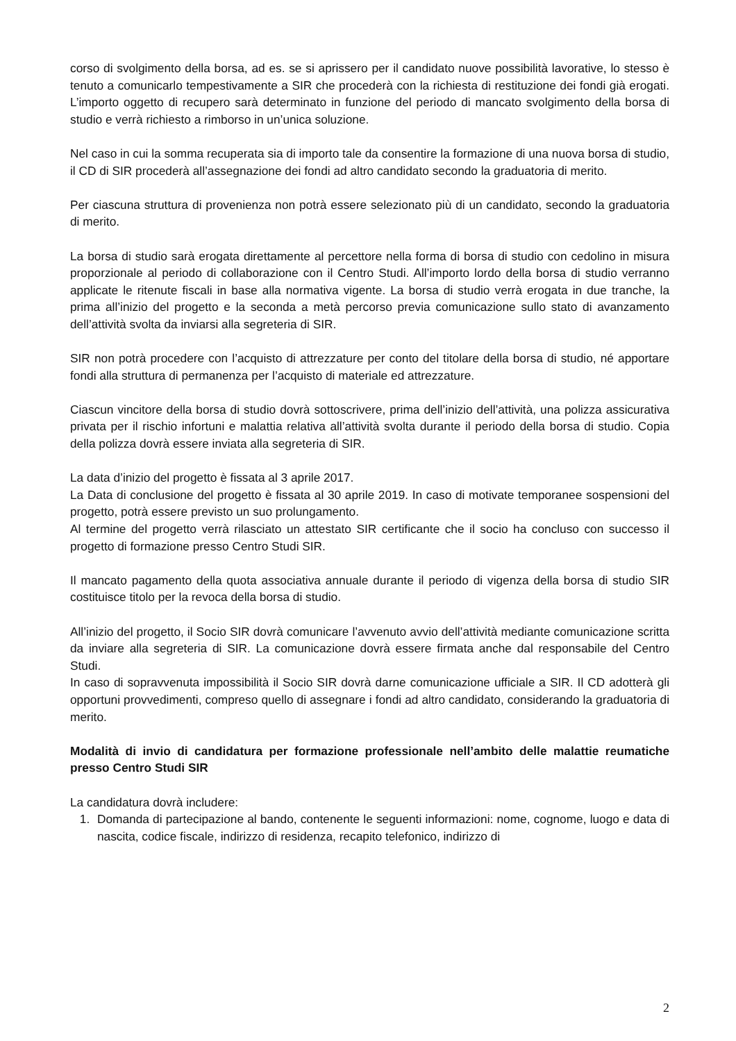corso di svolgimento della borsa, ad es. se si aprissero per il candidato nuove possibilità lavorative, lo stesso è tenuto a comunicarlo tempestivamente a SIR che procederà con la richiesta di restituzione dei fondi già erogati. L’importo oggetto di recupero sarà determinato in funzione del periodo di mancato svolgimento della borsa di studio e verrà richiesto a rimborso in un’unica soluzione.
Nel caso in cui la somma recuperata sia di importo tale da consentire la formazione di una nuova borsa di studio, il CD di SIR procederà all’assegnazione dei fondi ad altro candidato secondo la graduatoria di merito.
Per ciascuna struttura di provenienza non potrà essere selezionato più di un candidato, secondo la graduatoria di merito.
La borsa di studio sarà erogata direttamente al percettore nella forma di borsa di studio con cedolino in misura proporzionale al periodo di collaborazione con il Centro Studi. All’importo lordo della borsa di studio verranno applicate le ritenute fiscali in base alla normativa vigente. La borsa di studio verrà erogata in due tranche, la prima all’inizio del progetto e la seconda a metà percorso previa comunicazione sullo stato di avanzamento dell’attività svolta da inviarsi alla segreteria di SIR.
SIR non potrà procedere con l’acquisto di attrezzature per conto del titolare della borsa di studio, né apportare fondi alla struttura di permanenza per l’acquisto di materiale ed attrezzature.
Ciascun vincitore della borsa di studio dovrà sottoscrivere, prima dell’inizio dell’attività, una polizza assicurativa privata per il rischio infortuni e malattia relativa all’attività svolta durante il periodo della borsa di studio. Copia della polizza dovrà essere inviata alla segreteria di SIR.
La data d’inizio del progetto è fissata al 3 aprile 2017.
La Data di conclusione del progetto è fissata al 30 aprile 2019. In caso di motivate temporanee sospensioni del progetto, potrà essere previsto un suo prolungamento.
Al termine del progetto verrà rilasciato un attestato SIR certificante che il socio ha concluso con successo il progetto di formazione presso Centro Studi SIR.
Il mancato pagamento della quota associativa annuale durante il periodo di vigenza della borsa di studio SIR costituisce titolo per la revoca della borsa di studio.
All’inizio del progetto, il Socio SIR dovrà comunicare l’avvenuto avvio dell’attività mediante comunicazione scritta da inviare alla segreteria di SIR. La comunicazione dovrà essere firmata anche dal responsabile del Centro Studi.
In caso di sopravvenuta impossibilità il Socio SIR dovrà darne comunicazione ufficiale a SIR. Il CD adotterà gli opportuni provvedimenti, compreso quello di assegnare i fondi ad altro candidato, considerando la graduatoria di merito.
Modalità di invio di candidatura per formazione professionale nell’ambito delle malattie reumatiche presso Centro Studi SIR
La candidatura dovrà includere:
1. Domanda di partecipazione al bando, contenente le seguenti informazioni: nome, cognome, luogo e data di nascita, codice fiscale, indirizzo di residenza, recapito telefonico, indirizzo di
2